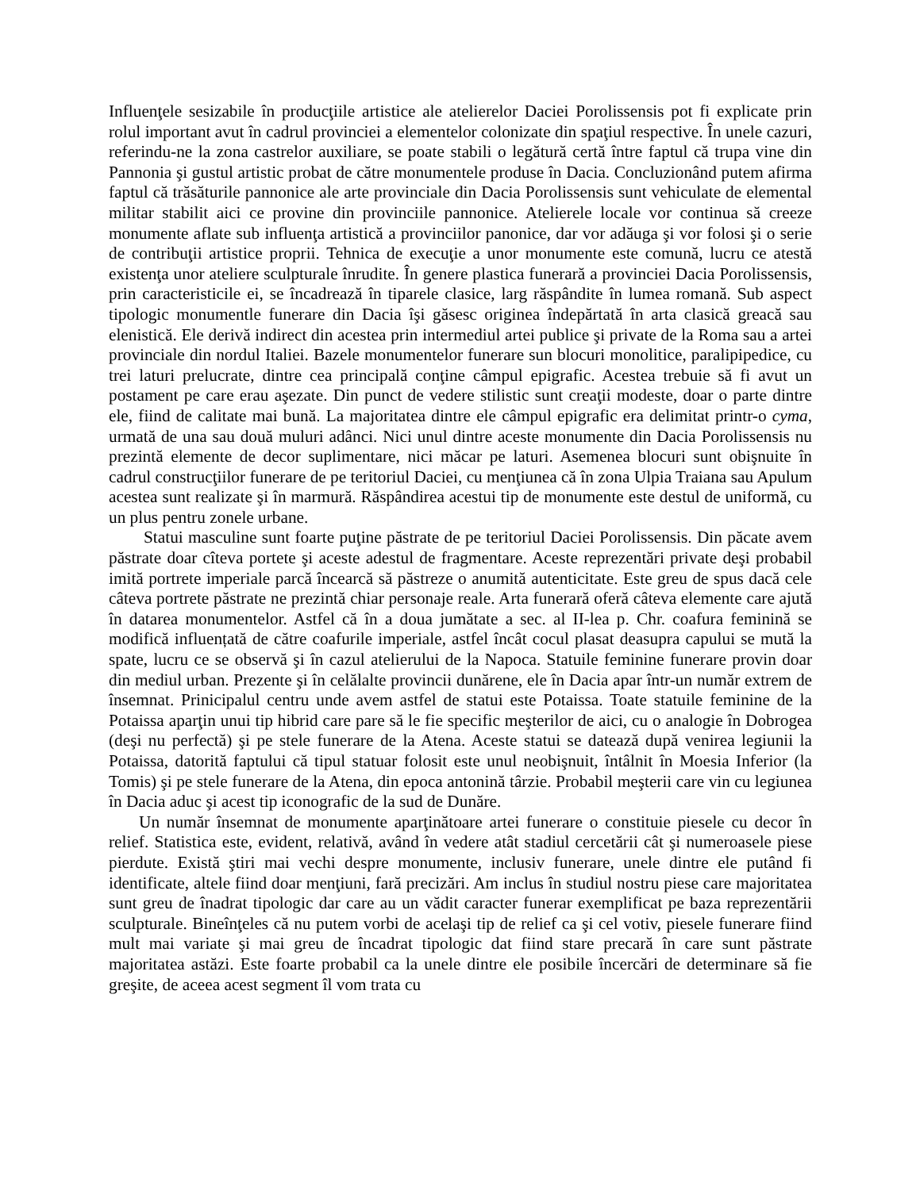Influenţele sesizabile în producţiile artistice ale atelierelor Daciei Porolissensis pot fi explicate prin rolul important avut în cadrul provinciei a elementelor colonizate din spaţiul respective. În unele cazuri, referindu-ne la zona castrelor auxiliare, se poate stabili o legătură certă între faptul că trupa vine din Pannonia şi gustul artistic probat de către monumentele produse în Dacia. Concluzionând putem afirma faptul că trăsăturile pannonice ale arte provinciale din Dacia Porolissensis sunt vehiculate de elemental militar stabilit aici ce provine din provinciile pannonice. Atelierele locale vor continua să creeze monumente aflate sub influenţa artistică a provinciilor panonice, dar vor adăuga şi vor folosi şi o serie de contribuţii artistice proprii. Tehnica de execuţie a unor monumente este comună, lucru ce atestă existenţa unor ateliere sculpturale înrudite. În genere plastica funerară a provinciei Dacia Porolissensis, prin caracteristicile ei, se încadrează în tiparele clasice, larg răspândite în lumea romană. Sub aspect tipologic monumentle funerare din Dacia îşi găsesc originea îndepărtată în arta clasică greacă sau elenistică. Ele derivă indirect din acestea prin intermediul artei publice şi private de la Roma sau a artei provinciale din nordul Italiei. Bazele monumentelor funerare sun blocuri monolitice, paralipipedice, cu trei laturi prelucrate, dintre cea principală conţine câmpul epigrafic. Acestea trebuie să fi avut un postament pe care erau aşezate. Din punct de vedere stilistic sunt creaţii modeste, doar o parte dintre ele, fiind de calitate mai bună. La majoritatea dintre ele câmpul epigrafic era delimitat printr-o cyma, urmată de una sau două muluri adânci. Nici unul dintre aceste monumente din Dacia Porolissensis nu prezintă elemente de decor suplimentare, nici măcar pe laturi. Asemenea blocuri sunt obişnuite în cadrul construcţiilor funerare de pe teritoriul Daciei, cu menţiunea că în zona Ulpia Traiana sau Apulum acestea sunt realizate şi în marmură. Răspândirea acestui tip de monumente este destul de uniformă, cu un plus pentru zonele urbane.
Statui masculine sunt foarte puţine păstrate de pe teritoriul Daciei Porolissensis. Din păcate avem păstrate doar cîteva portete şi aceste adestul de fragmentare. Aceste reprezentări private deşi probabil imită portrete imperiale parcă încearcă să păstreze o anumită autenticitate. Este greu de spus dacă cele câteva portrete păstrate ne prezintă chiar personaje reale. Arta funerară oferă câteva elemente care ajută în datarea monumentelor. Astfel că în a doua jumătate a sec. al II-lea p. Chr. coafura feminină se modifică influențată de către coafurile imperiale, astfel încât cocul plasat deasupra capului se mută la spate, lucru ce se observă şi în cazul atelierului de la Napoca. Statuile feminine funerare provin doar din mediul urban. Prezente şi în celălalte provincii dunărene, ele în Dacia apar într-un număr extrem de însemnat. Prinicipalul centru unde avem astfel de statui este Potaissa. Toate statuile feminine de la Potaissa aparţin unui tip hibrid care pare să le fie specific meşterilor de aici, cu o analogie în Dobrogea (deşi nu perfectă) şi pe stele funerare de la Atena. Aceste statui se datează după venirea legiunii la Potaissa, datorită faptului că tipul statuar folosit este unul neobişnuit, întâlnit în Moesia Inferior (la Tomis) şi pe stele funerare de la Atena, din epoca antonină târzie. Probabil meşterii care vin cu legiunea în Dacia aduc şi acest tip iconografic de la sud de Dunăre.
Un număr însemnat de monumente aparţinătoare artei funerare o constituie piesele cu decor în relief. Statistica este, evident, relativă, având în vedere atât stadiul cercetării cât şi numeroasele piese pierdute. Există ştiri mai vechi despre monumente, inclusiv funerare, unele dintre ele putând fi identificate, altele fiind doar menţiuni, fară precizări. Am inclus în studiul nostru piese care majoritatea sunt greu de înadrat tipologic dar care au un vădit caracter funerar exemplificat pe baza reprezentării sculpturale. Bineînţeles că nu putem vorbi de acelaşi tip de relief ca şi cel votiv, piesele funerare fiind mult mai variate şi mai greu de încadrat tipologic dat fiind stare precară în care sunt păstrate majoritatea astăzi. Este foarte probabil ca la unele dintre ele posibile încercări de determinare să fie greşite, de aceea acest segment îl vom trata cu